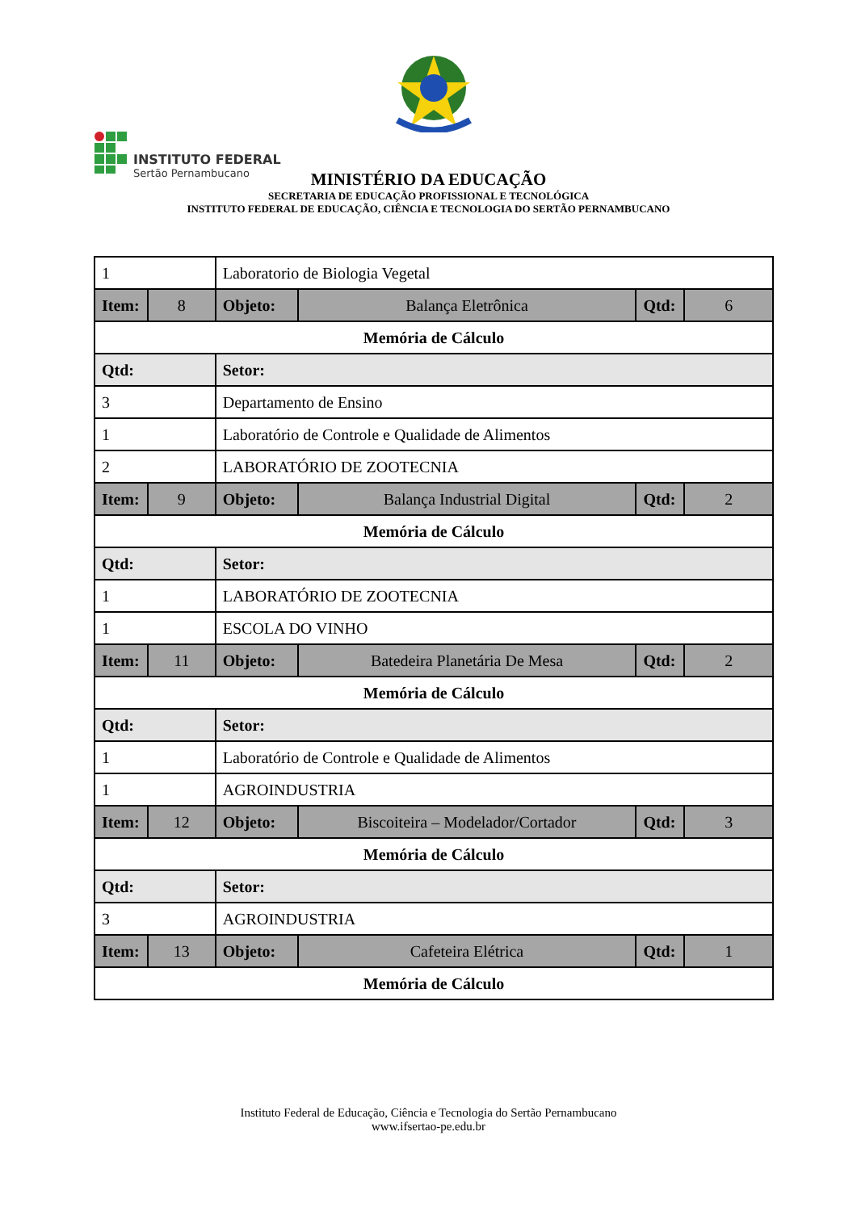INSTITUTO FEDERAL
Sertão Pernambucano
MINISTÉRIO DA EDUCAÇÃO
SECRETARIA DE EDUCAÇÃO PROFISSIONAL E TECNOLÓGICA
INSTITUTO FEDERAL DE EDUCAÇÃO, CIÊNCIA E TECNOLOGIA DO SERTÃO PERNAMBUCANO
| 1 | | Laboratorio de Biologia Vegetal | | | |
| Item: | 8 | Objeto: | Balança Eletrônica | Qtd: | 6 |
| Memória de Cálculo | | | | | |
| Qtd: | | Setor: | | | |
| 3 | | Departamento de Ensino | | | |
| 1 | | Laboratório de Controle e Qualidade de Alimentos | | | |
| 2 | | LABORATÓRIO DE ZOOTECNIA | | | |
| Item: | 9 | Objeto: | Balança Industrial Digital | Qtd: | 2 |
| Memória de Cálculo | | | | | |
| Qtd: | | Setor: | | | |
| 1 | | LABORATÓRIO DE ZOOTECNIA | | | |
| 1 | | ESCOLA DO VINHO | | | |
| Item: | 11 | Objeto: | Batedeira Planetária De Mesa | Qtd: | 2 |
| Memória de Cálculo | | | | | |
| Qtd: | | Setor: | | | |
| 1 | | Laboratório de Controle e Qualidade de Alimentos | | | |
| 1 | | AGROINDUSTRIA | | | |
| Item: | 12 | Objeto: | Biscoiteira – Modelador/Cortador | Qtd: | 3 |
| Memória de Cálculo | | | | | |
| Qtd: | | Setor: | | | |
| 3 | | AGROINDUSTRIA | | | |
| Item: | 13 | Objeto: | Cafeteira Elétrica | Qtd: | 1 |
| Memória de Cálculo | | | | | |
Instituto Federal de Educação, Ciência e Tecnologia do Sertão Pernambucano
www.ifsertao-pe.edu.br